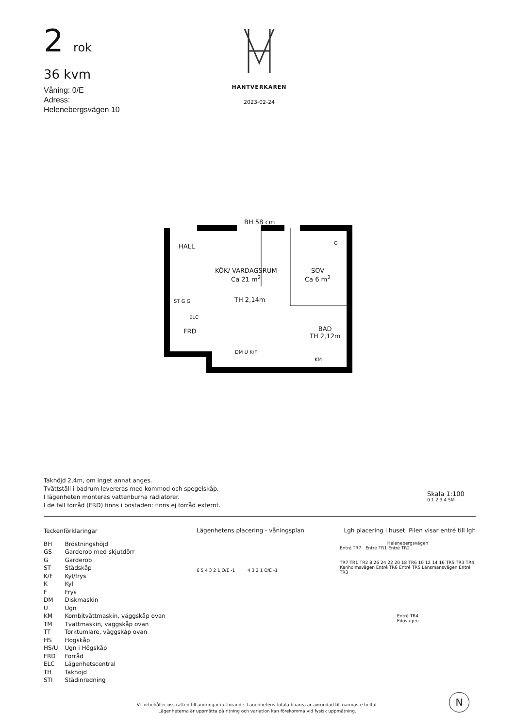2 rok
36 kvm
Våning: 0/E
Adress:
Helenebergsvägen 10
HANTVERKAREN
2023-02-24
BH 58 cm
HALL
KÖK/ VARDAGSRUM
Ca 21 m<sup>2</sup>
SOV
Ca 6 m<sup>2</sup>
TH 2,14m
ST G G
ELC
FRD
BAD
TH 2,12m
DM U K/F
KM
G
Takhöjd 2,4m, om inget annat anges.
Tvättställ i badrum levereras med kommod och spegelskåp.
I lägenheten monteras vattenburna radiatorer.
I de fall förråd (FRD) finns i bostaden: finns ej förråd externt.
Skala 1:100
0 1 2 3 4 5M
Teckenförklaringar
| BH | Bröstningshöjd |
| GS | Garderob med skjutdörr |
| G | Garderob |
| ST | Städskåp |
| K/F | Kyl/frys |
| K | Kyl |
| F | Frys |
| DM | Diskmaskin |
| U | Ugn |
| KM | Kombitvättmaskin, väggskåp ovan |
| TM | Tvättmaskin, väggskåp ovan |
| TT | Torktumlare, väggskåp ovan |
| HS | Högskåp |
| HS/U | Ugn i Högskåp |
| FRD | Förråd |
| ELC | Lägenhetscentral |
| TH | Takhöjd |
| STI | Städinredning |
Lägenhetens placering - våningsplan
6 5 4 3 2 1 O/E -1 4 3 2 1 O/E -1
Lgh placering i huset. Pilen visar entré till lgh
Helenebergsvägen
Entré TR7 Entré TR1 Entré TR2
TR7 TR1 TR2 8 26 24 22 20 18 TR6 10 12 14 16 TR5 TR3 TR4
Kanholmsvägen Entré TR6 Entré TR5 Länsmansvägen Entré TR3
Entré TR4
Edövägen
N
Vi förbehåller oss rätten till ändringar i utförande. Lägenhetens totala boarea är avrundad till närmaste heltal.
Lägenheterna är uppmätta på ritning och variation kan förekomma vid fysisk uppmätning.